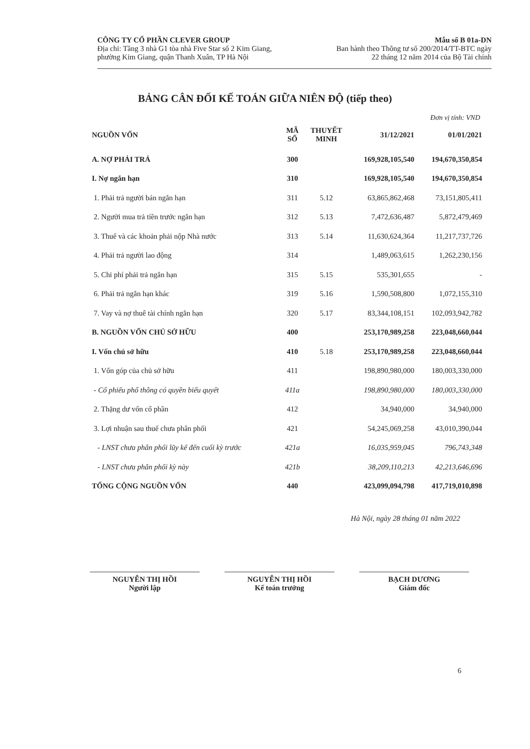CÔNG TY CỔ PHẦN CLEVER GROUP
Địa chỉ: Tầng 3 nhà G1 tòa nhà Five Star số 2 Kim Giang,
phường Kim Giang, quận Thanh Xuân, TP Hà Nội
Mẫu số B 01a-DN
Ban hành theo Thông tư số 200/2014/TT-BTC ngày
22 tháng 12 năm 2014 của Bộ Tài chính
BẢNG CÂN ĐỐI KẾ TOÁN GIỮA NIÊN ĐỘ (tiếp theo)
Đơn vị tính: VND
| NGUỒN VỐN | MÃ SỐ | THUYẾT MINH | 31/12/2021 | 01/01/2021 |
| --- | --- | --- | --- | --- |
| A. NỢ PHẢI TRẢ | 300 | | 169,928,105,540 | 194,670,350,854 |
| I. Nợ ngắn hạn | 310 | | 169,928,105,540 | 194,670,350,854 |
| 1. Phải trả người bán ngắn hạn | 311 | 5.12 | 63,865,862,468 | 73,151,805,411 |
| 2. Người mua trả tiền trước ngắn hạn | 312 | 5.13 | 7,472,636,487 | 5,872,479,469 |
| 3. Thuế và các khoản phải nộp Nhà nước | 313 | 5.14 | 11,630,624,364 | 11,217,737,726 |
| 4. Phải trả người lao động | 314 | | 1,489,063,615 | 1,262,230,156 |
| 5. Chi phí phải trả ngắn hạn | 315 | 5.15 | 535,301,655 | - |
| 6. Phải trả ngắn hạn khác | 319 | 5.16 | 1,590,508,800 | 1,072,155,310 |
| 7. Vay và nợ thuê tài chính ngắn hạn | 320 | 5.17 | 83,344,108,151 | 102,093,942,782 |
| B. NGUỒN VỐN CHỦ SỞ HỮU | 400 | | 253,170,989,258 | 223,048,660,044 |
| I. Vốn chủ sở hữu | 410 | 5.18 | 253,170,989,258 | 223,048,660,044 |
| 1. Vốn góp của chủ sở hữu | 411 | | 198,890,980,000 | 180,003,330,000 |
| - Cổ phiếu phổ thông có quyền biểu quyết | 411a | | 198,890,980,000 | 180,003,330,000 |
| 2. Thặng dư vốn cổ phần | 412 | | 34,940,000 | 34,940,000 |
| 3. Lợi nhuận sau thuế chưa phân phối | 421 | | 54,245,069,258 | 43,010,390,044 |
| - LNST chưa phân phối lũy kế đến cuối kỳ trước | 421a | | 16,035,959,045 | 796,743,348 |
| - LNST chưa phân phối kỳ này | 421b | | 38,209,110,213 | 42,213,646,696 |
| TỔNG CỘNG NGUỒN VỐN | 440 | | 423,099,094,798 | 417,719,010,898 |
Hà Nội, ngày 28 tháng 01 năm 2022
NGUYỄN THỊ HỒI
Người lập
NGUYỄN THỊ HỒI
Kế toán trưởng
BẠCH DƯƠNG
Giám đốc
6